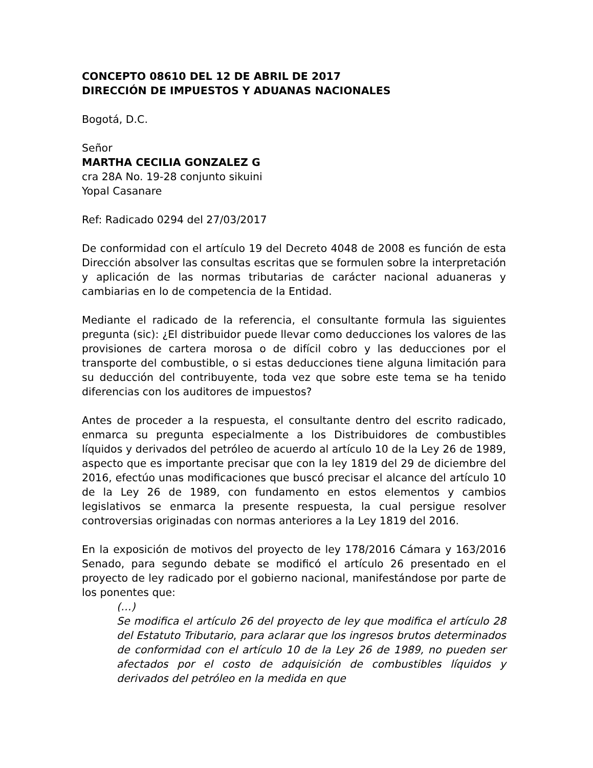CONCEPTO 08610 DEL 12 DE ABRIL DE 2017
DIRECCIÓN DE IMPUESTOS Y ADUANAS NACIONALES
Bogotá, D.C.
Señor
MARTHA CECILIA GONZALEZ G
cra 28A No. 19-28 conjunto sikuini
Yopal Casanare
Ref: Radicado 0294 del 27/03/2017
De conformidad con el artículo 19 del Decreto 4048 de 2008 es función de esta Dirección absolver las consultas escritas que se formulen sobre la interpretación y aplicación de las normas tributarias de carácter nacional aduaneras y cambiarias en lo de competencia de la Entidad.
Mediante el radicado de la referencia, el consultante formula las siguientes pregunta (sic): ¿El distribuidor puede llevar como deducciones los valores de las provisiones de cartera morosa o de difícil cobro y las deducciones por el transporte del combustible, o si estas deducciones tiene alguna limitación para su deducción del contribuyente, toda vez que sobre este tema se ha tenido diferencias con los auditores de impuestos?
Antes de proceder a la respuesta, el consultante dentro del escrito radicado, enmarca su pregunta especialmente a los Distribuidores de combustibles líquidos y derivados del petróleo de acuerdo al artículo 10 de la Ley 26 de 1989, aspecto que es importante precisar que con la ley 1819 del 29 de diciembre del 2016, efectúo unas modificaciones que buscó precisar el alcance del artículo 10 de la Ley 26 de 1989, con fundamento en estos elementos y cambios legislativos se enmarca la presente respuesta, la cual persigue resolver controversias originadas con normas anteriores a la Ley 1819 del 2016.
En la exposición de motivos del proyecto de ley 178/2016 Cámara y 163/2016 Senado, para segundo debate se modificó el artículo 26 presentado en el proyecto de ley radicado por el gobierno nacional, manifestándose por parte de los ponentes que:
(…)
Se modifica el artículo 26 del proyecto de ley que modifica el artículo 28 del Estatuto Tributario, para aclarar que los ingresos brutos determinados de conformidad con el artículo 10 de la Ley 26 de 1989, no pueden ser afectados por el costo de adquisición de combustibles líquidos y derivados del petróleo en la medida en que